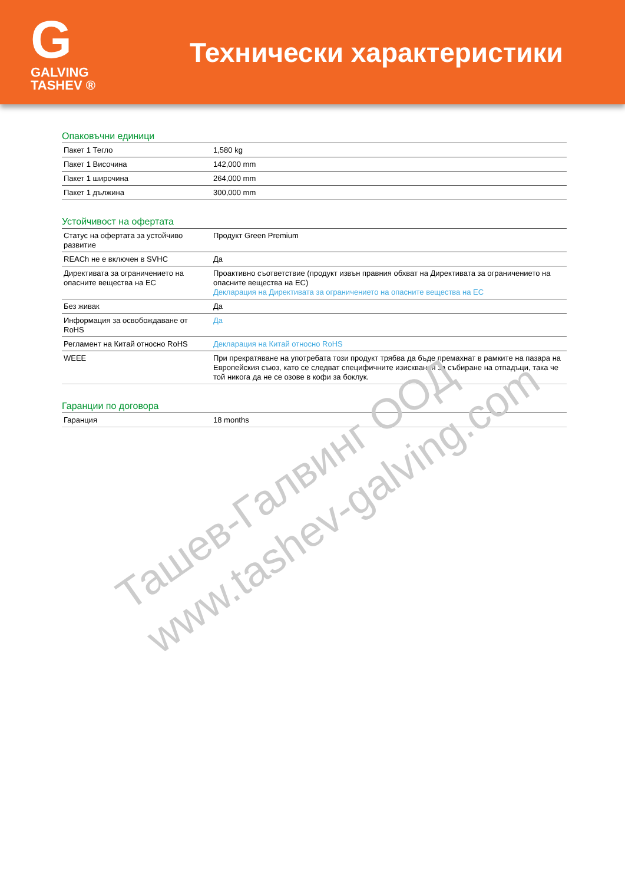G
GALVING TASHEV ®
Технически характеристики
Опаковъчни единици
| Пакет 1 Тегло | 1,580 kg |
| Пакет 1 Височина | 142,000 mm |
| Пакет 1 широчина | 264,000 mm |
| Пакет 1 дължина | 300,000 mm |
Устойчивост на офертата
| Статус на офертата за устойчиво развитие | Продукт Green Premium |
| REACh не е включен в SVHC | Да |
| Директивата за ограничението на опасните вещества на ЕС | Проактивно съответствие (продукт извън правния обхват на Директивата за ограничението на опасните вещества на ЕС) Декларация на Директивата за ограничението на опасните вещества на ЕС |
| Без живак | Да |
| Информация за освобождаване от RoHS | Да |
| Регламент на Китай относно RoHS | Декларация на Китай относно RoHS |
| WEEE | При прекратяване на употребата този продукт трябва да бъде премахнат в рамките на пазара на Европейския съюз, като се следват специфичните изисквания за събиране на отпадъци, така че той никога да не се озове в кофи за боклук. |
Гаранции по договора
| Гаранция | 18 months |
Ташев-Галвинг ООД
www.tashev-galving.com